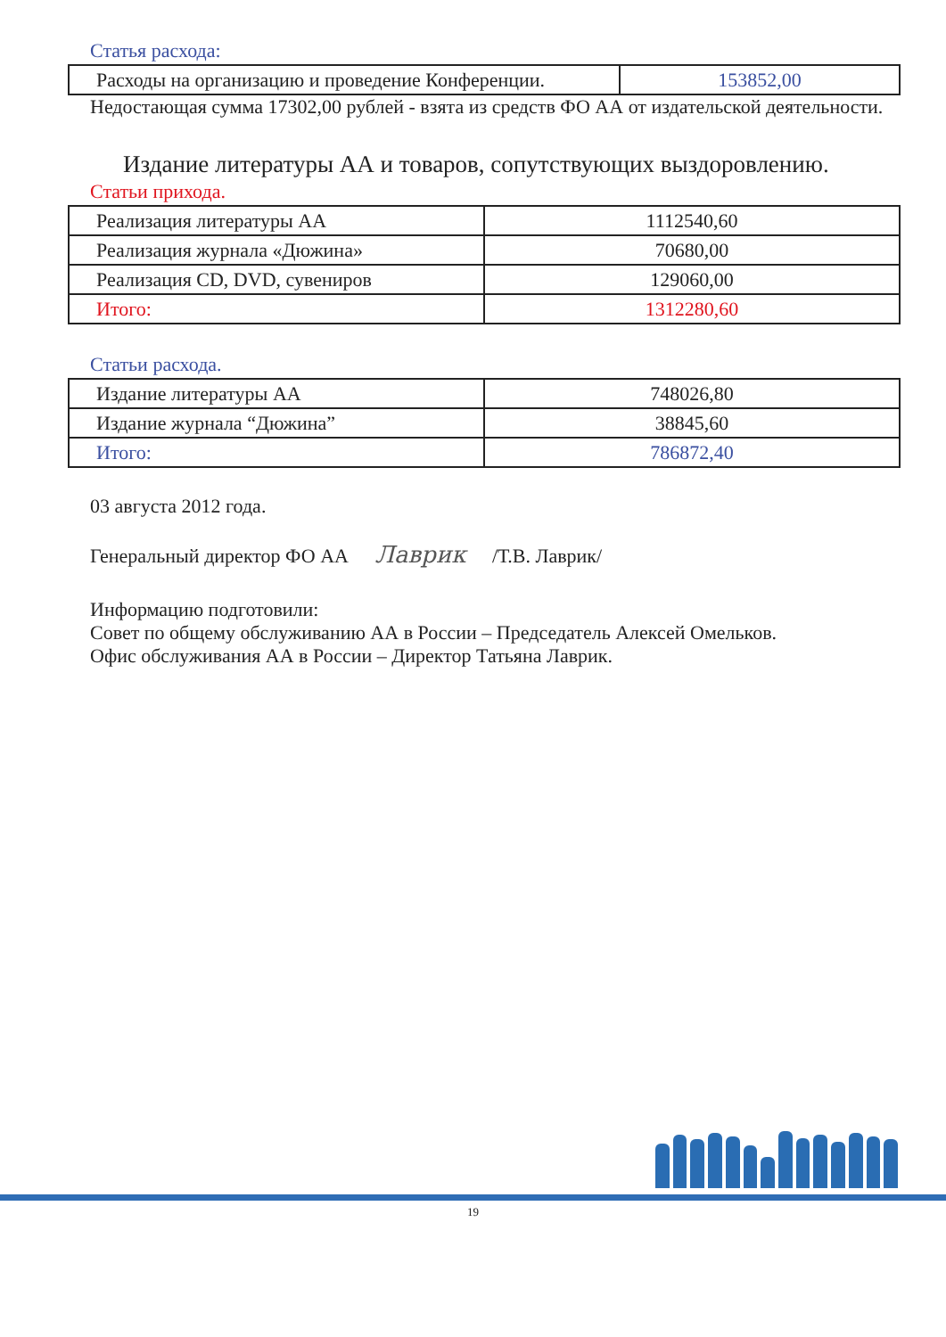Статья расхода:
| Расходы на организацию и проведение Конференции. | 153852,00 |
Недостающая сумма 17302,00 рублей - взята из средств ФО АА от издательской деятельности.
Издание литературы АА и товаров, сопутствующих выздоровлению.
Статьи прихода.
| Реализация литературы АА | 1112540,60 |
| Реализация журнала «Дюжина» | 70680,00 |
| Реализация CD, DVD, сувениров | 129060,00 |
| Итого: | 1312280,60 |
Статьи расхода.
| Издание литературы АА | 748026,80 |
| Издание журнала “Дюжина” | 38845,60 |
| Итого: | 786872,40 |
03 августа 2012 года.
Генеральный директор ФО АА Лаврик /Т.В. Лаврик/
Информацию подготовили:
Совет по общему обслуживанию АА в России – Председатель Алексей Омельков.
Офис обслуживания АА в России – Директор Татьяна Лаврик.
19